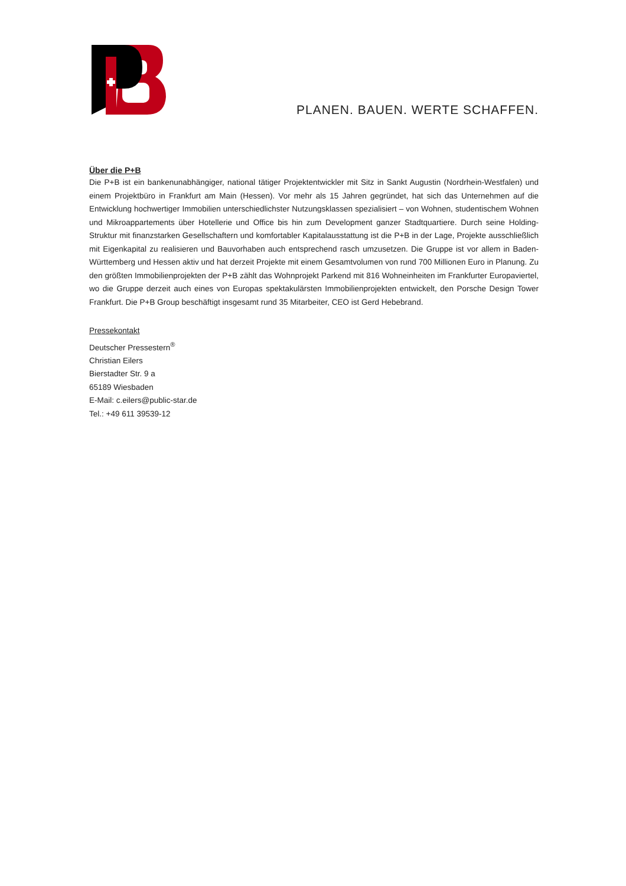PLANEN. BAUEN. WERTE SCHAFFEN.
Über die P+B
Die P+B ist ein bankenunabhängiger, national tätiger Projektentwickler mit Sitz in Sankt Augustin (Nordrhein-Westfalen) und einem Projektbüro in Frankfurt am Main (Hessen). Vor mehr als 15 Jahren gegründet, hat sich das Unternehmen auf die Entwicklung hochwertiger Immobilien unterschiedlichster Nutzungsklassen spezialisiert – von Wohnen, studentischem Wohnen und Mikroappartements über Hotellerie und Office bis hin zum Development ganzer Stadtquartiere. Durch seine Holding-Struktur mit finanzstarken Gesellschaftern und komfortabler Kapitalausstattung ist die P+B in der Lage, Projekte ausschließlich mit Eigenkapital zu realisieren und Bauvorhaben auch entsprechend rasch umzusetzen. Die Gruppe ist vor allem in Baden-Württemberg und Hessen aktiv und hat derzeit Projekte mit einem Gesamtvolumen von rund 700 Millionen Euro in Planung. Zu den größten Immobilienprojekten der P+B zählt das Wohnprojekt Parkend mit 816 Wohneinheiten im Frankfurter Europaviertel, wo die Gruppe derzeit auch eines von Europas spektakulärsten Immobilienprojekten entwickelt, den Porsche Design Tower Frankfurt. Die P+B Group beschäftigt insgesamt rund 35 Mitarbeiter, CEO ist Gerd Hebebrand.
Pressekontakt
Deutscher Pressestern<sup>®</sup>
Christian Eilers
Bierstadter Str. 9 a
65189 Wiesbaden
E-Mail: c.eilers@public-star.de
Tel.: +49 611 39539-12